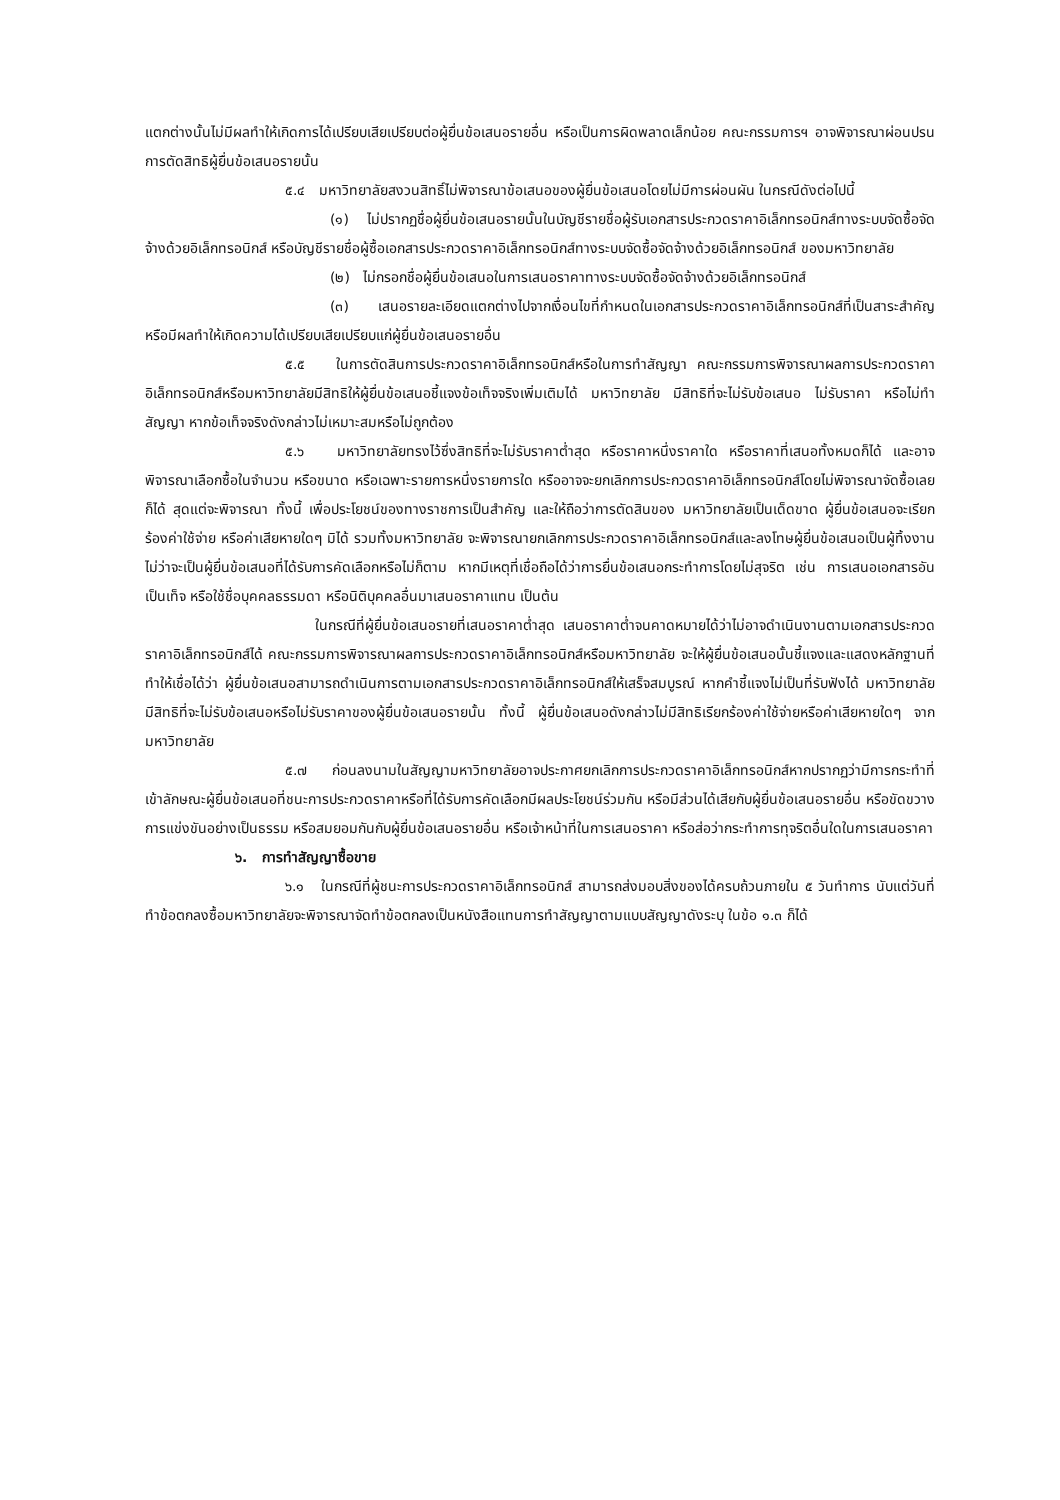แตกต่างนั้นไม่มีผลทำให้เกิดการได้เปรียบเสียเปรียบต่อผู้ยื่นข้อเสนอรายอื่น หรือเป็นการผิดพลาดเล็กน้อย คณะกรรมการฯ อาจพิจารณาผ่อนปรนการตัดสิทธิผู้ยื่นข้อเสนอรายนั้น
๕.๔ มหาวิทยาลัยสงวนสิทธิ์ไม่พิจารณาข้อเสนอของผู้ยื่นข้อเสนอโดยไม่มีการผ่อนผัน ในกรณีดังต่อไปนี้
(๑) ไม่ปรากฏชื่อผู้ยื่นข้อเสนอรายนั้นในบัญชีรายชื่อผู้รับเอกสารประกวดราคาอิเล็กทรอนิกส์ทางระบบจัดซื้อจัดจ้างด้วยอิเล็กทรอนิกส์ หรือบัญชีรายชื่อผู้ซื้อเอกสารประกวดราคาอิเล็กทรอนิกส์ทางระบบจัดซื้อจัดจ้างด้วยอิเล็กทรอนิกส์ ของมหาวิทยาลัย
(๒) ไม่กรอกชื่อผู้ยื่นข้อเสนอในการเสนอราคาทางระบบจัดซื้อจัดจ้างด้วยอิเล็กทรอนิกส์
(๓) เสนอรายละเอียดแตกต่างไปจากเงื่อนไขที่กำหนดในเอกสารประกวดราคาอิเล็กทรอนิกส์ที่เป็นสาระสำคัญ หรือมีผลทำให้เกิดความได้เปรียบเสียเปรียบแก่ผู้ยื่นข้อเสนอรายอื่น
๕.๕ ในการตัดสินการประกวดราคาอิเล็กทรอนิกส์หรือในการทำสัญญา คณะกรรมการพิจารณาผลการประกวดราคาอิเล็กทรอนิกส์หรือมหาวิทยาลัยมีสิทธิให้ผู้ยื่นข้อเสนอชี้แจงข้อเท็จจริงเพิ่มเติมได้ มหาวิทยาลัย มีสิทธิที่จะไม่รับข้อเสนอ ไม่รับราคา หรือไม่ทำสัญญา หากข้อเท็จจริงดังกล่าวไม่เหมาะสมหรือไม่ถูกต้อง
๕.๖ มหาวิทยาลัยทรงไว้ซึ่งสิทธิที่จะไม่รับราคาต่ำสุด หรือราคาหนึ่งราคาใด หรือราคาที่เสนอทั้งหมดก็ได้ และอาจพิจารณาเลือกซื้อในจำนวน หรือขนาด หรือเฉพาะรายการหนึ่งรายการใด หรืออาจจะยกเลิกการประกวดราคาอิเล็กทรอนิกส์โดยไม่พิจารณาจัดซื้อเลยก็ได้ สุดแต่จะพิจารณา ทั้งนี้ เพื่อประโยชน์ของทางราชการเป็นสำคัญ และให้ถือว่าการตัดสินของ มหาวิทยาลัยเป็นเด็ดขาด ผู้ยื่นข้อเสนอจะเรียกร้องค่าใช้จ่าย หรือค่าเสียหายใดๆ มิได้ รวมทั้งมหาวิทยาลัย จะพิจารณายกเลิกการประกวดราคาอิเล็กทรอนิกส์และลงโทษผู้ยื่นข้อเสนอเป็นผู้ทิ้งงาน ไม่ว่าจะเป็นผู้ยื่นข้อเสนอที่ได้รับการคัดเลือกหรือไม่ก็ตาม หากมีเหตุที่เชื่อถือได้ว่าการยื่นข้อเสนอกระทำการโดยไม่สุจริต เช่น การเสนอเอกสารอันเป็นเท็จ หรือใช้ชื่อบุคคลธรรมดา หรือนิติบุคคลอื่นมาเสนอราคาแทน เป็นต้น
ในกรณีที่ผู้ยื่นข้อเสนอรายที่เสนอราคาต่ำสุด เสนอราคาต่ำจนคาดหมายได้ว่าไม่อาจดำเนินงานตามเอกสารประกวดราคาอิเล็กทรอนิกส์ได้ คณะกรรมการพิจารณาผลการประกวดราคาอิเล็กทรอนิกส์หรือมหาวิทยาลัย จะให้ผู้ยื่นข้อเสนอนั้นชี้แจงและแสดงหลักฐานที่ทำให้เชื่อได้ว่า ผู้ยื่นข้อเสนอสามารถดำเนินการตามเอกสารประกวดราคาอิเล็กทรอนิกส์ให้เสร็จสมบูรณ์ หากคำชี้แจงไม่เป็นที่รับฟังได้ มหาวิทยาลัย มีสิทธิที่จะไม่รับข้อเสนอหรือไม่รับราคาของผู้ยื่นข้อเสนอรายนั้น ทั้งนี้ ผู้ยื่นข้อเสนอดังกล่าวไม่มีสิทธิเรียกร้องค่าใช้จ่ายหรือค่าเสียหายใดๆ จากมหาวิทยาลัย
๕.๗ ก่อนลงนามในสัญญามหาวิทยาลัยอาจประกาศยกเลิกการประกวดราคาอิเล็กทรอนิกส์หากปรากฏว่ามีการกระทำที่เข้าลักษณะผู้ยื่นข้อเสนอที่ชนะการประกวดราคาหรือที่ได้รับการคัดเลือกมีผลประโยชน์ร่วมกัน หรือมีส่วนได้เสียกับผู้ยื่นข้อเสนอรายอื่น หรือขัดขวางการแข่งขันอย่างเป็นธรรม หรือสมยอมกันกับผู้ยื่นข้อเสนอรายอื่น หรือเจ้าหน้าที่ในการเสนอราคา หรือส่อว่ากระทำการทุจริตอื่นใดในการเสนอราคา
๖. การทำสัญญาซื้อขาย
๖.๑ ในกรณีที่ผู้ชนะการประกวดราคาอิเล็กทรอนิกส์ สามารถส่งมอบสิ่งของได้ครบถ้วนภายใน ๕ วันทำการ นับแต่วันที่ทำข้อตกลงซื้อมหาวิทยาลัยจะพิจารณาจัดทำข้อตกลงเป็นหนังสือแทนการทำสัญญาตามแบบสัญญาดังระบุ ในข้อ ๑.๓ ก็ได้